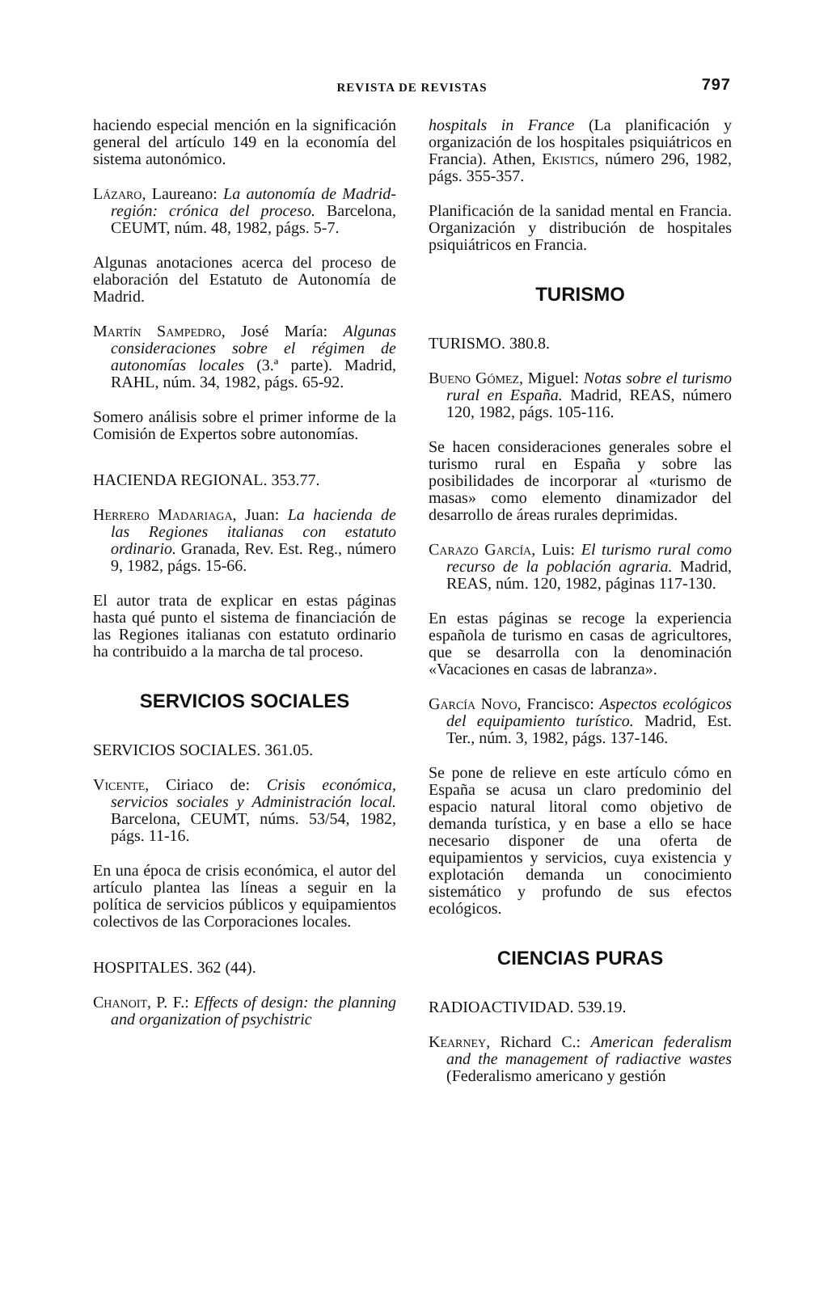REVISTA DE REVISTAS 797
haciendo especial mención en la significación general del artículo 149 en la economía del sistema autonómico.
Lázaro, Laureano: La autonomía de Madrid-región: crónica del proceso. Barcelona, CEUMT, núm. 48, 1982, págs. 5-7.
Algunas anotaciones acerca del proceso de elaboración del Estatuto de Autonomía de Madrid.
Martín Sampedro, José María: Algunas consideraciones sobre el régimen de autonomías locales (3.ª parte). Madrid, RAHL, núm. 34, 1982, págs. 65-92.
Somero análisis sobre el primer informe de la Comisión de Expertos sobre autonomías.
HACIENDA REGIONAL. 353.77.
Herrero Madariaga, Juan: La hacienda de las Regiones italianas con estatuto ordinario. Granada, Rev. Est. Reg., número 9, 1982, págs. 15-66.
El autor trata de explicar en estas páginas hasta qué punto el sistema de financiación de las Regiones italianas con estatuto ordinario ha contribuido a la marcha de tal proceso.
SERVICIOS SOCIALES
SERVICIOS SOCIALES. 361.05.
Vicente, Ciriaco de: Crisis económica, servicios sociales y Administración local. Barcelona, CEUMT, núms. 53/54, 1982, págs. 11-16.
En una época de crisis económica, el autor del artículo plantea las líneas a seguir en la política de servicios públicos y equipamientos colectivos de las Corporaciones locales.
HOSPITALES. 362 (44).
Chanoit, P. F.: Effects of design: the planning and organization of psychistric
hospitals in France (La planificación y organización de los hospitales psiquiátricos en Francia). Athen, Ekistics, número 296, 1982, págs. 355-357.
Planificación de la sanidad mental en Francia. Organización y distribución de hospitales psiquiátricos en Francia.
TURISMO
TURISMO. 380.8.
Bueno Gómez, Miguel: Notas sobre el turismo rural en España. Madrid, REAS, número 120, 1982, págs. 105-116.
Se hacen consideraciones generales sobre el turismo rural en España y sobre las posibilidades de incorporar al «turismo de masas» como elemento dinamizador del desarrollo de áreas rurales deprimidas.
Carazo García, Luis: El turismo rural como recurso de la población agraria. Madrid, REAS, núm. 120, 1982, páginas 117-130.
En estas páginas se recoge la experiencia española de turismo en casas de agricultores, que se desarrolla con la denominación «Vacaciones en casas de labranza».
García Novo, Francisco: Aspectos ecológicos del equipamiento turístico. Madrid, Est. Ter., núm. 3, 1982, págs. 137-146.
Se pone de relieve en este artículo cómo en España se acusa un claro predominio del espacio natural litoral como objetivo de demanda turística, y en base a ello se hace necesario disponer de una oferta de equipamientos y servicios, cuya existencia y explotación demanda un conocimiento sistemático y profundo de sus efectos ecológicos.
CIENCIAS PURAS
RADIOACTIVIDAD. 539.19.
Kearney, Richard C.: American federalism and the management of radiactive wastes (Federalismo americano y gestión